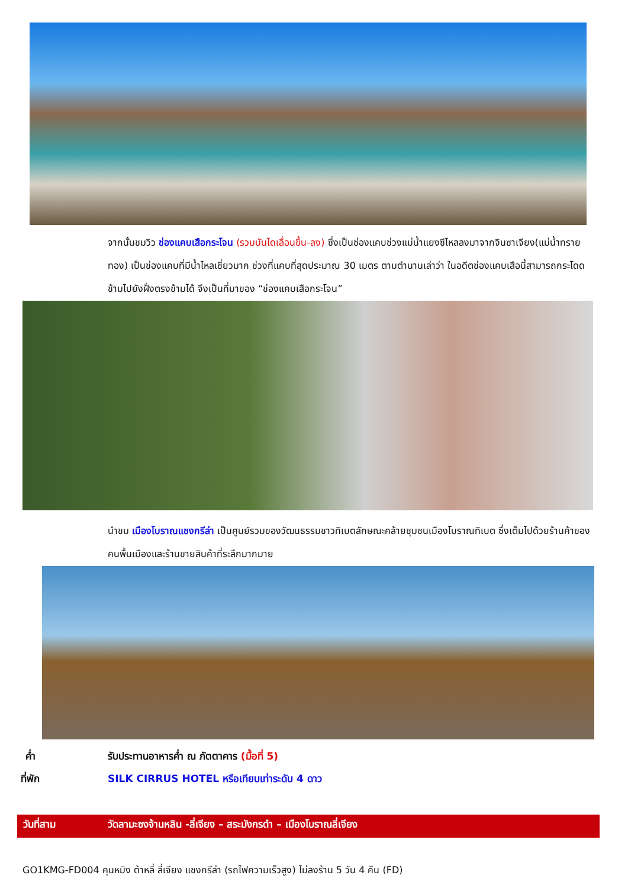จากนั้นชมวิว ช่องแคบเสือกระโจน (รวมบันไดเลื่อนขึ้น-ลง) ซึ่งเป็นช่องแคบช่วงแม่น้ำแยงซีไหลลงมาจากจินซาเจียง(แม่น้ำทรายทอง) เป็นช่องแคบที่มีน้ำไหลเชี่ยวมาก ช่วงที่แคบที่สุดประมาณ 30 เมตร ตามตำนานเล่าว่า ในอดีตช่องแคบเสือนี้สามารถกระโดดข้ามไปยังฝั่งตรงข้ามได้ จึงเป็นที่มาของ “ช่องแคบเสือกระโจน”
นำชม เมืองโบราณแชงกรีล่า เป็นศูนย์รวมของวัฒนธรรมชาวทิเบตลักษณะคล้ายชุมชนเมืองโบราณทิเบต ซึ่งเต็มไปด้วยร้านค้าของคนพื้นเมืองและร้านขายสินค้าที่ระลึกมากมาย
ค่ำ รับประทานอาหารค่ำ ณ ภัตตาคาร (มื้อที่ 5)
ที่พัก SILK CIRRUS HOTEL หรือเทียบเท่าระดับ 4 ดาว
วันที่สาม วัดลามะซงจ้านหลิน -ลี่เจียง – สระมังกรดำ – เมืองโบราณลี่เจียง
GO1KMG-FD004 คุนหมิง ต้าหลี่ ลี่เจียง แชงกรีล่า (รถไฟความเร็วสูง) ไม่ลงร้าน 5 วัน 4 คืน (FD)